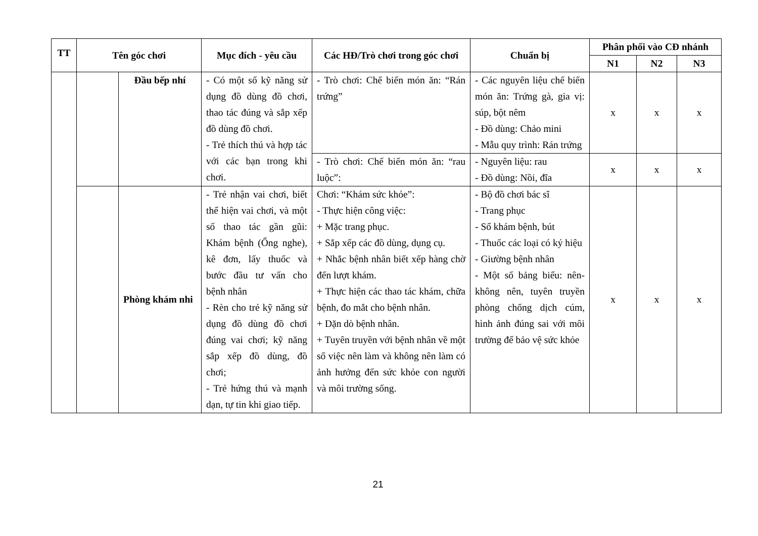| TT | Tên góc chơi | | Mục đích - yêu cầu | Các HĐ/Trò chơi trong góc chơi | Chuẩn bị | Phân phối vào CĐ nhánh | | |
| --- | --- | --- | --- | --- | --- | --- | --- | --- |
| | | | | | | N1 | N2 | N3 |
| | | Đầu bếp nhí | - Có một số kỹ năng sử dụng đồ dùng đồ chơi, thao tác đúng và sắp xếp đồ dùng đồ chơi. - Trẻ thích thú và hợp tác với các bạn trong khi chơi. | - Trò chơi: Chế biến món ăn: “Rán trứng” | - Các nguyên liệu chế biến món ăn: Trứng gà, gia vị: súp, bột nêm - Đồ dùng: Chảo mini - Mẫu quy trình: Rán trứng | x | x | x |
| | | | | - Trò chơi: Chế biến món ăn: “rau luộc”: | - Nguyên liệu: rau - Đồ dùng: Nồi, đĩa | x | x | x |
| | | Phòng khám nhi | - Trẻ nhận vai chơi, biết thể hiện vai chơi, và một số thao tác gần gũi: Khám bệnh (Ống nghe), kê đơn, lấy thuốc và bước đầu tư vấn cho bệnh nhân - Rèn cho trẻ kỹ năng sử dụng đồ dùng đồ chơi đúng vai chơi; kỹ năng sắp xếp đồ dùng, đồ chơi; - Trẻ hứng thú và mạnh dạn, tự tin khi giao tiếp. | Chơi: “Khám sức khỏe”: - Thực hiện công việc: + Mặc trang phục. + Sắp xếp các đồ dùng, dụng cụ. + Nhắc bệnh nhân biết xếp hàng chờ đến lượt khám. + Thực hiện các thao tác khám, chữa bệnh, đo mắt cho bệnh nhân. + Dặn dò bệnh nhân. + Tuyên truyền với bệnh nhân về một số việc nên làm và không nên làm có ảnh hưởng đến sức khỏe con người và môi trường sống. | - Bộ đồ chơi bác sĩ - Trang phục - Sổ khám bệnh, bút - Thuốc các loại có ký hiệu - Giường bệnh nhân - Một số bảng biểu: nên-không nên, tuyên truyền phòng chống dịch cúm, hình ảnh đúng sai với môi trường để bảo vệ sức khỏe | x | x | x |
21